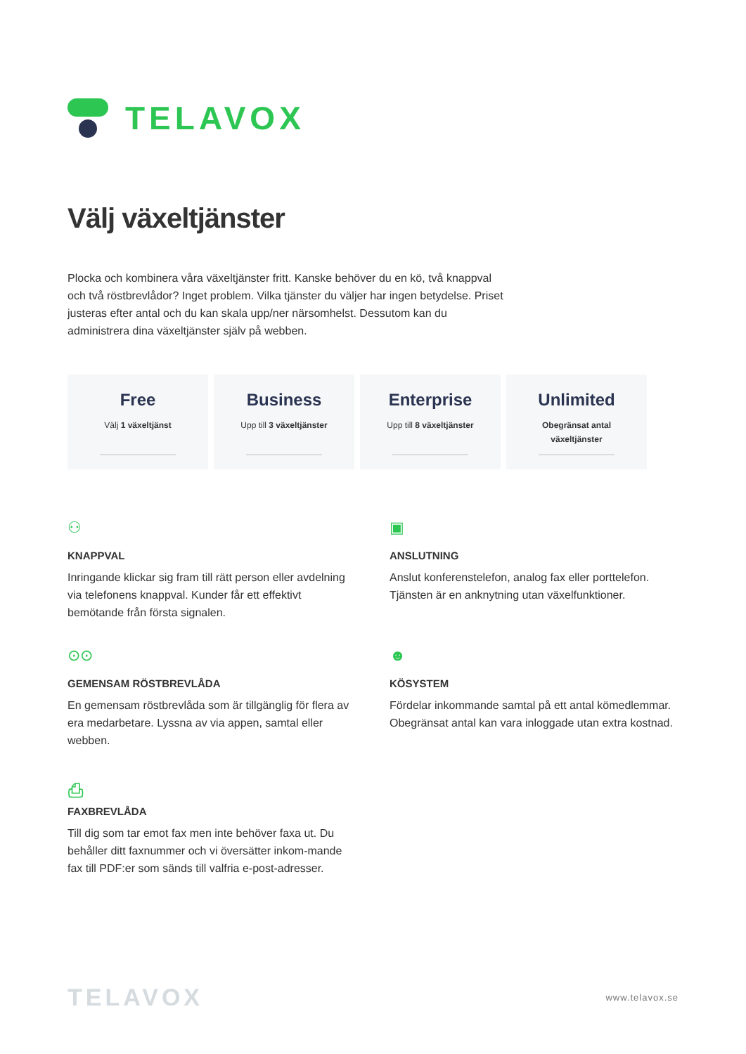TELAVOX
Välj växeltjänster
Plocka och kombinera våra växeltjänster fritt. Kanske behöver du en kö, två knappval och två röstbrevlådor? Inget problem. Vilka tjänster du väljer har ingen betydelse. Priset justeras efter antal och du kan skala upp/ner närsomhelst. Dessutom kan du administrera dina växeltjänster själv på webben.
Free
Välj 1 växeltjänst
Business
Upp till 3 växeltjänster
Enterprise
Upp till 8 växeltjänster
Unlimited
Obegränsat antal
växeltjänster
⚇
KNAPPVAL
Inringande klickar sig fram till rätt person eller avdelning via telefonens knappval. Kunder får ett effektivt bemötande från första signalen.
▣
ANSLUTNING
Anslut konferenstelefon, analog fax eller porttelefon. Tjänsten är en anknytning utan växelfunktioner.
⊙⊙
GEMENSAM RÖSTBREVLÅDA
En gemensam röstbrevlåda som är tillgänglig för flera av era medarbetare. Lyssna av via appen, samtal eller webben.
☻
KÖSYSTEM
Fördelar inkommande samtal på ett antal kömedlemmar. Obegränsat antal kan vara inloggade utan extra kostnad.
⎙
FAXBREVLÅDA
Till dig som tar emot fax men inte behöver faxa ut. Du behåller ditt faxnummer och vi översätter inkom-mande fax till PDF:er som sänds till valfria e-post-adresser.
TELAVOX www.telavox.se